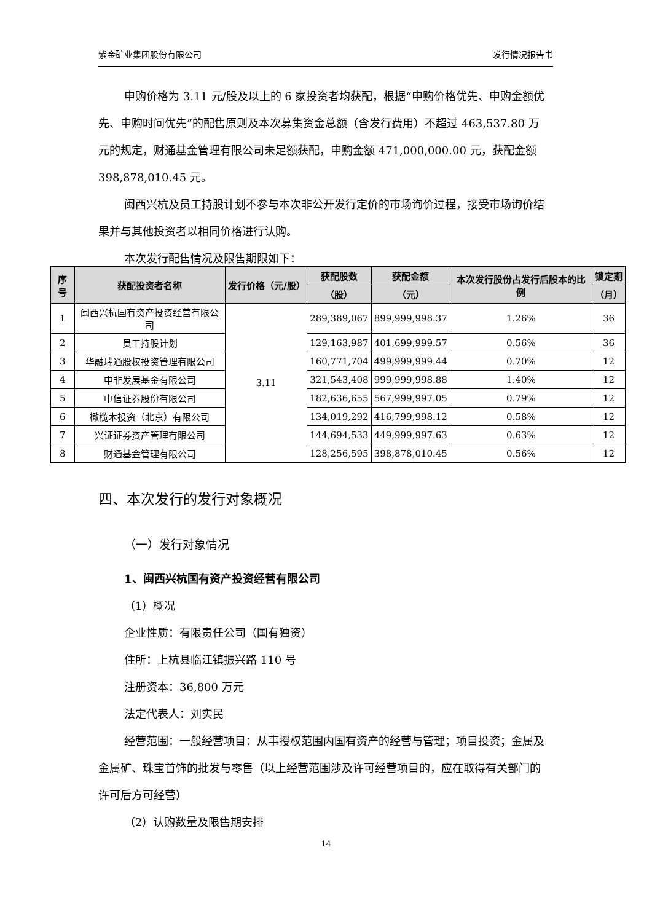紫金矿业集团股份有限公司 发行情况报告书
申购价格为 3.11 元/股及以上的 6 家投资者均获配，根据“申购价格优先、申购金额优先、申购时间优先”的配售原则及本次募集资金总额（含发行费用）不超过 463,537.80 万元的规定，财通基金管理有限公司未足额获配，申购金额 471,000,000.00 元，获配金额 398,878,010.45 元。
闽西兴杭及员工持股计划不参与本次非公开发行定价的市场询价过程，接受市场询价结果并与其他投资者以相同价格进行认购。
本次发行配售情况及限售期限如下：
| 序号 | 获配投资者名称 | 发行价格（元/股） | 获配股数 | 获配金额 | 本次发行股份占发行后股本的比例 | 锁定期 |
| --- | --- | --- | --- | --- | --- | --- |
| | | | （股） | （元） | | （月） |
| 1 | 闽西兴杭国有资产投资经营有限公司 | 3.11 | 289,389,067 | 899,999,998.37 | 1.26% | 36 |
| 2 | 员工持股计划 | | 129,163,987 | 401,699,999.57 | 0.56% | 36 |
| 3 | 华融瑞通股权投资管理有限公司 | | 160,771,704 | 499,999,999.44 | 0.70% | 12 |
| 4 | 中非发展基金有限公司 | | 321,543,408 | 999,999,998.88 | 1.40% | 12 |
| 5 | 中信证券股份有限公司 | | 182,636,655 | 567,999,997.05 | 0.79% | 12 |
| 6 | 橄榄木投资（北京）有限公司 | | 134,019,292 | 416,799,998.12 | 0.58% | 12 |
| 7 | 兴证证券资产管理有限公司 | | 144,694,533 | 449,999,997.63 | 0.63% | 12 |
| 8 | 财通基金管理有限公司 | | 128,256,595 | 398,878,010.45 | 0.56% | 12 |
四、本次发行的发行对象概况
（一）发行对象情况
1、闽西兴杭国有资产投资经营有限公司
（1）概况
企业性质：有限责任公司（国有独资）
住所：上杭县临江镇振兴路 110 号
注册资本：36,800 万元
法定代表人：刘实民
经营范围：一般经营项目：从事授权范围内国有资产的经营与管理；项目投资；金属及金属矿、珠宝首饰的批发与零售（以上经营范围涉及许可经营项目的，应在取得有关部门的许可后方可经营）
（2）认购数量及限售期安排
14